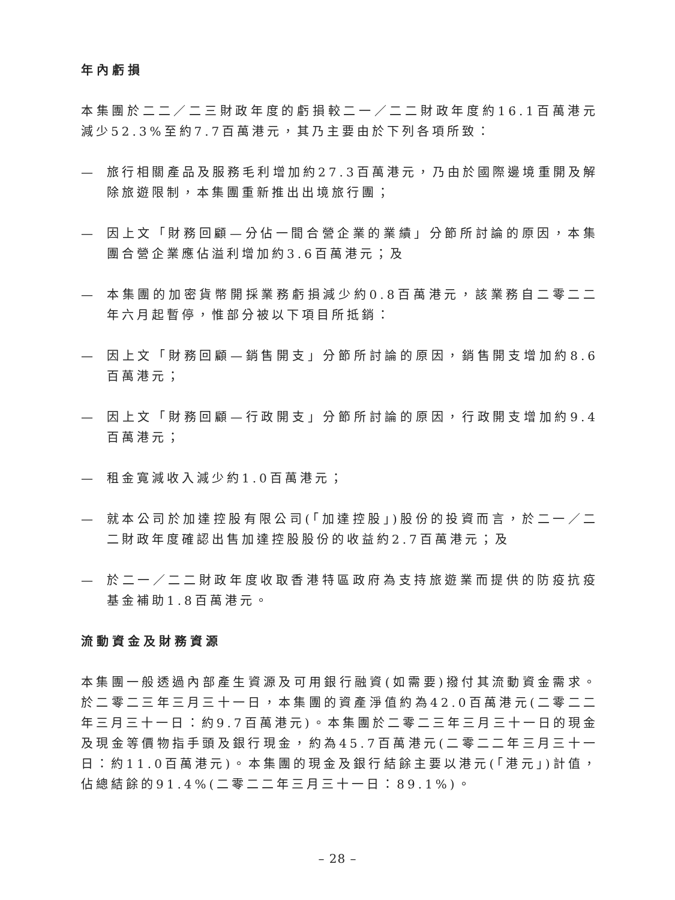年內虧損
本集團於二二／二三財政年度的虧損較二一／二二財政年度約16.1百萬港元減少52.3%至約7.7百萬港元，其乃主要由於下列各項所致：
— 旅行相關產品及服務毛利增加約27.3百萬港元，乃由於國際邊境重開及解除旅遊限制，本集團重新推出出境旅行團；
— 因上文「財務回顧—分佔一間合營企業的業績」分節所討論的原因，本集團合營企業應佔溢利增加約3.6百萬港元；及
— 本集團的加密貨幣開採業務虧損減少約0.8百萬港元，該業務自二零二二年六月起暫停，惟部分被以下項目所抵銷：
— 因上文「財務回顧—銷售開支」分節所討論的原因，銷售開支增加約8.6百萬港元；
— 因上文「財務回顧—行政開支」分節所討論的原因，行政開支增加約9.4百萬港元；
— 租金寬減收入減少約1.0百萬港元；
— 就本公司於加達控股有限公司(「加達控股」)股份的投資而言，於二一／二二財政年度確認出售加達控股股份的收益約2.7百萬港元；及
— 於二一／二二財政年度收取香港特區政府為支持旅遊業而提供的防疫抗疫基金補助1.8百萬港元。
流動資金及財務資源
本集團一般透過內部產生資源及可用銀行融資(如需要)撥付其流動資金需求。於二零二三年三月三十一日，本集團的資產淨值約為42.0百萬港元(二零二二年三月三十一日：約9.7百萬港元)。本集團於二零二三年三月三十一日的現金及現金等價物指手頭及銀行現金，約為45.7百萬港元(二零二二年三月三十一日：約11.0百萬港元)。本集團的現金及銀行結餘主要以港元(「港元」)計值，佔總結餘的91.4%(二零二二年三月三十一日：89.1%)。
– 28 –